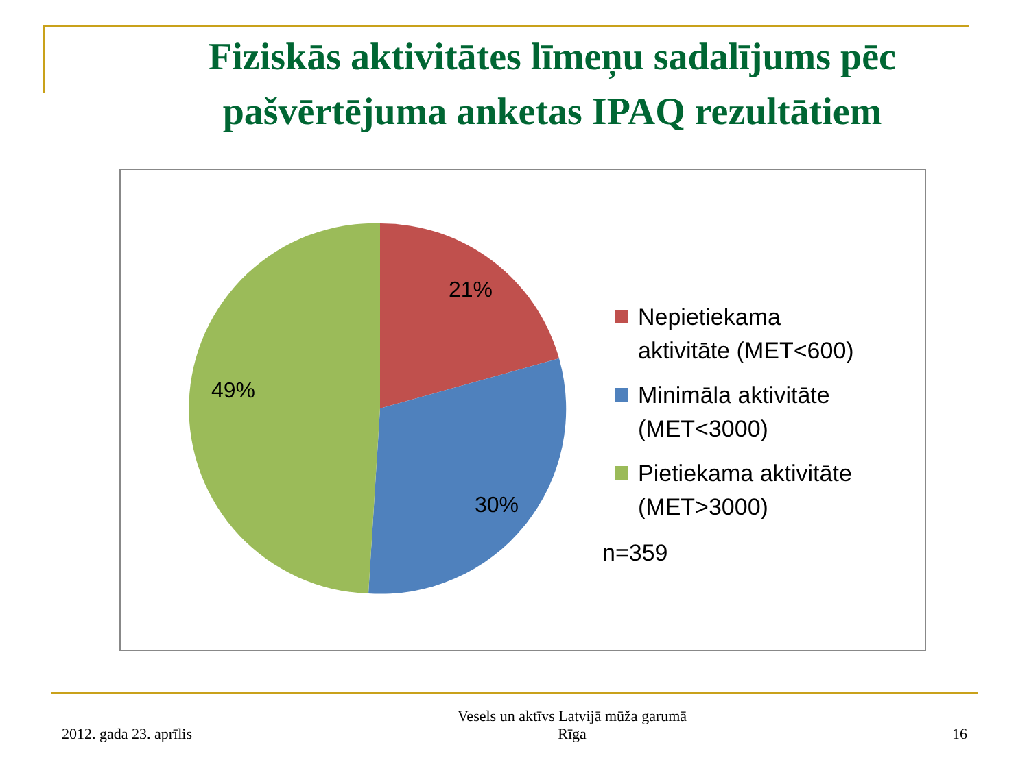Fiziskās aktivitātes līmeņu sadalījums pēc pašvērtējuma anketas IPAQ rezultātiem
21%
30%
49%
Nepietiekama
aktivitāte (MET<600)
Minimāla aktivitāte
(MET<3000)
Pietiekama aktivitāte
(MET>3000)
n=359
2012. gada 23. aprīlis
Vesels un aktīvs Latvijā mūža garumā
Rīga
16